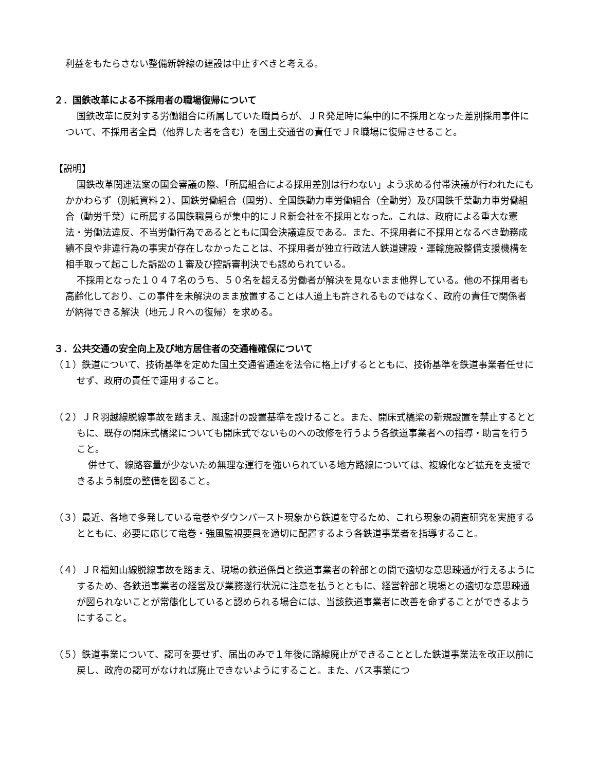利益をもたらさない整備新幹線の建設は中止すべきと考える。
２．国鉄改革による不採用者の職場復帰について
国鉄改革に反対する労働組合に所属していた職員らが、ＪＲ発足時に集中的に不採用となった差別採用事件について、不採用者全員（他界した者を含む）を国土交通省の責任でＪＲ職場に復帰させること。
【説明】
国鉄改革関連法案の国会審議の際、「所属組合による採用差別は行わない」よう求める付帯決議が行われたにもかかわらず（別紙資料２）、国鉄労働組合（国労）、全国鉄動力車労働組合（全動労）及び国鉄千葉動力車労働組合（動労千葉）に所属する国鉄職員らが集中的にＪＲ新会社を不採用となった。これは、政府による重大な憲法・労働法違反、不当労働行為であるとともに国会決議違反である。また、不採用者に不採用となるべき勤務成績不良や非違行為の事実が存在しなかったことは、不採用者が独立行政法人鉄道建設・運輸施設整備支援機構を相手取って起こした訴訟の１審及び控訴審判決でも認められている。
不採用となった１０４７名のうち、５０名を超える労働者が解決を見ないまま他界している。他の不採用者も高齢化しており、この事件を未解決のまま放置することは人道上も許されるものではなく、政府の責任で関係者が納得できる解決（地元ＪＲへの復帰）を求める。
３．公共交通の安全向上及び地方居住者の交通権確保について
（１）鉄道について、技術基準を定めた国土交通省通達を法令に格上げするとともに、技術基準を鉄道事業者任せにせず、政府の責任で運用すること。
（２）ＪＲ羽越線脱線事故を踏まえ、風速計の設置基準を設けること。また、開床式橋梁の新規設置を禁止するとともに、既存の開床式橋梁についても開床式でないものへの改修を行うよう各鉄道事業者への指導・助言を行うこと。
併せて、線路容量が少ないため無理な運行を強いられている地方路線については、複線化など拡充を支援できるよう制度の整備を図ること。
（３）最近、各地で多発している竜巻やダウンバースト現象から鉄道を守るため、これら現象の調査研究を実施するとともに、必要に応じて竜巻・強風監視要員を適切に配置するよう各鉄道事業者を指導すること。
（４）ＪＲ福知山線脱線事故を踏まえ、現場の鉄道係員と鉄道事業者の幹部との間で適切な意思疎通が行えるようにするため、各鉄道事業者の経営及び業務遂行状況に注意を払うとともに、経営幹部と現場との適切な意思疎通が図られないことが常態化していると認められる場合には、当該鉄道事業者に改善を命ずることができるようにすること。
（５）鉄道事業について、認可を要せず、届出のみで１年後に路線廃止ができることとした鉄道事業法を改正以前に戻し、政府の認可がなければ廃止できないようにすること。また、バス事業につ